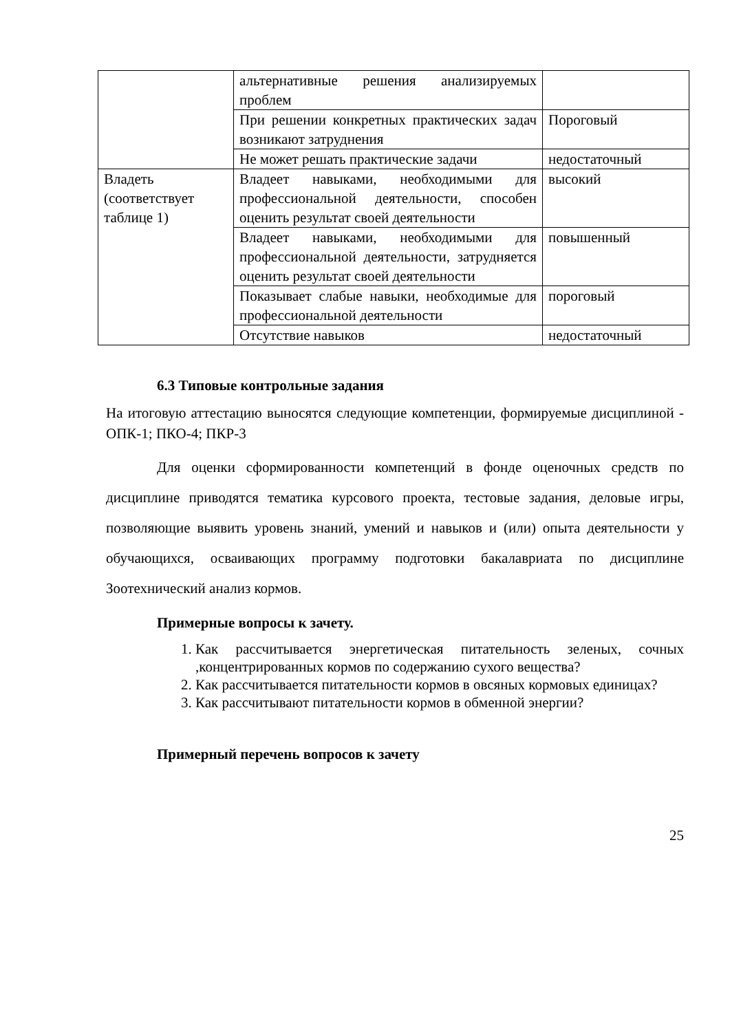| | альтернативные решения анализируемых проблем | |
| | При решении конкретных практических задач возникают затруднения | Пороговый |
| | Не может решать практические задачи | недостаточный |
| Владеть (соответствует таблице 1) | Владеет навыками, необходимыми для профессиональной деятельности, способен оценить результат своей деятельности | высокий |
| | Владеет навыками, необходимыми для профессиональной деятельности, затрудняется оценить результат своей деятельности | повышенный |
| | Показывает слабые навыки, необходимые для профессиональной деятельности | пороговый |
| | Отсутствие навыков | недостаточный |
6.3 Типовые контрольные задания
На итоговую аттестацию выносятся следующие компетенции, формируемые дисциплиной - ОПК-1; ПКО-4; ПКР-3
Для оценки сформированности компетенций в фонде оценочных средств по дисциплине приводятся тематика курсового проекта, тестовые задания, деловые игры, позволяющие выявить уровень знаний, умений и навыков и (или) опыта деятельности у обучающихся, осваивающих программу подготовки бакалавриата по дисциплине Зоотехнический анализ кормов.
Примерные вопросы к зачету.
1. Как рассчитывается энергетическая питательность зеленых, сочных ,концентрированных кормов по содержанию сухого вещества?
2. Как рассчитывается питательности кормов в овсяных кормовых единицах?
3. Как рассчитывают питательности кормов в обменной энергии?
Примерный перечень вопросов к зачету
25